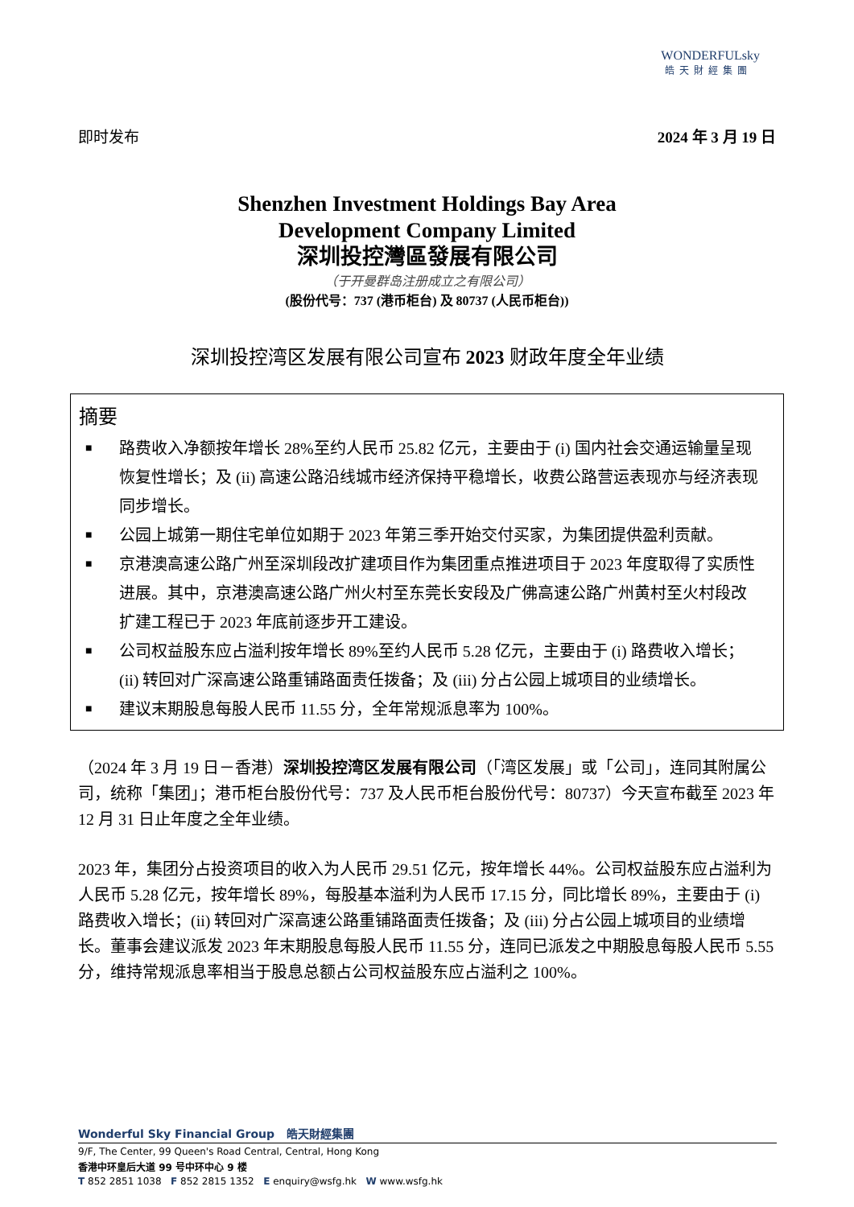WONDERFULsky
皓天財經集團
即时发布 2024 年 3 月 19 日
Shenzhen Investment Holdings Bay Area
Development Company Limited
深圳投控灣區發展有限公司
（于开曼群岛注册成立之有限公司）
(股份代号：737 (港币柜台) 及 80737 (人民币柜台))
深圳投控湾区发展有限公司宣布 2023 财政年度全年业绩
摘要
■ 路费收入净额按年增长 28%至约人民币 25.82 亿元，主要由于 (i) 国内社会交通运输量呈现恢复性增长；及 (ii) 高速公路沿线城市经济保持平稳增长，收费公路营运表现亦与经济表现同步增长。
■ 公园上城第一期住宅单位如期于 2023 年第三季开始交付买家，为集团提供盈利贡献。
■ 京港澳高速公路广州至深圳段改扩建项目作为集团重点推进项目于 2023 年度取得了实质性进展。其中，京港澳高速公路广州火村至东莞长安段及广佛高速公路广州黄村至火村段改扩建工程已于 2023 年底前逐步开工建设。
■ 公司权益股东应占溢利按年增长 89%至约人民币 5.28 亿元，主要由于 (i) 路费收入增长；(ii) 转回对广深高速公路重铺路面责任拨备；及 (iii) 分占公园上城项目的业绩增长。
■ 建议末期股息每股人民币 11.55 分，全年常规派息率为 100%。
（2024 年 3 月 19 日－香港）深圳投控湾区发展有限公司（「湾区发展」或「公司」，连同其附属公司，统称「集团」；港币柜台股份代号：737 及人民币柜台股份代号：80737）今天宣布截至 2023 年 12 月 31 日止年度之全年业绩。
2023 年，集团分占投资项目的收入为人民币 29.51 亿元，按年增长 44%。公司权益股东应占溢利为人民币 5.28 亿元，按年增长 89%，每股基本溢利为人民币 17.15 分，同比增长 89%，主要由于 (i) 路费收入增长；(ii) 转回对广深高速公路重铺路面责任拨备；及 (iii) 分占公园上城项目的业绩增长。董事会建议派发 2023 年末期股息每股人民币 11.55 分，连同已派发之中期股息每股人民币 5.55 分，维持常规派息率相当于股息总额占公司权益股东应占溢利之 100%。
Wonderful Sky Financial Group 皓天財經集團
9/F, The Center, 99 Queen's Road Central, Central, Hong Kong
香港中环皇后大道 99 号中环中心 9 楼
T 852 2851 1038 F 852 2815 1352 E enquiry@wsfg.hk W www.wsfg.hk